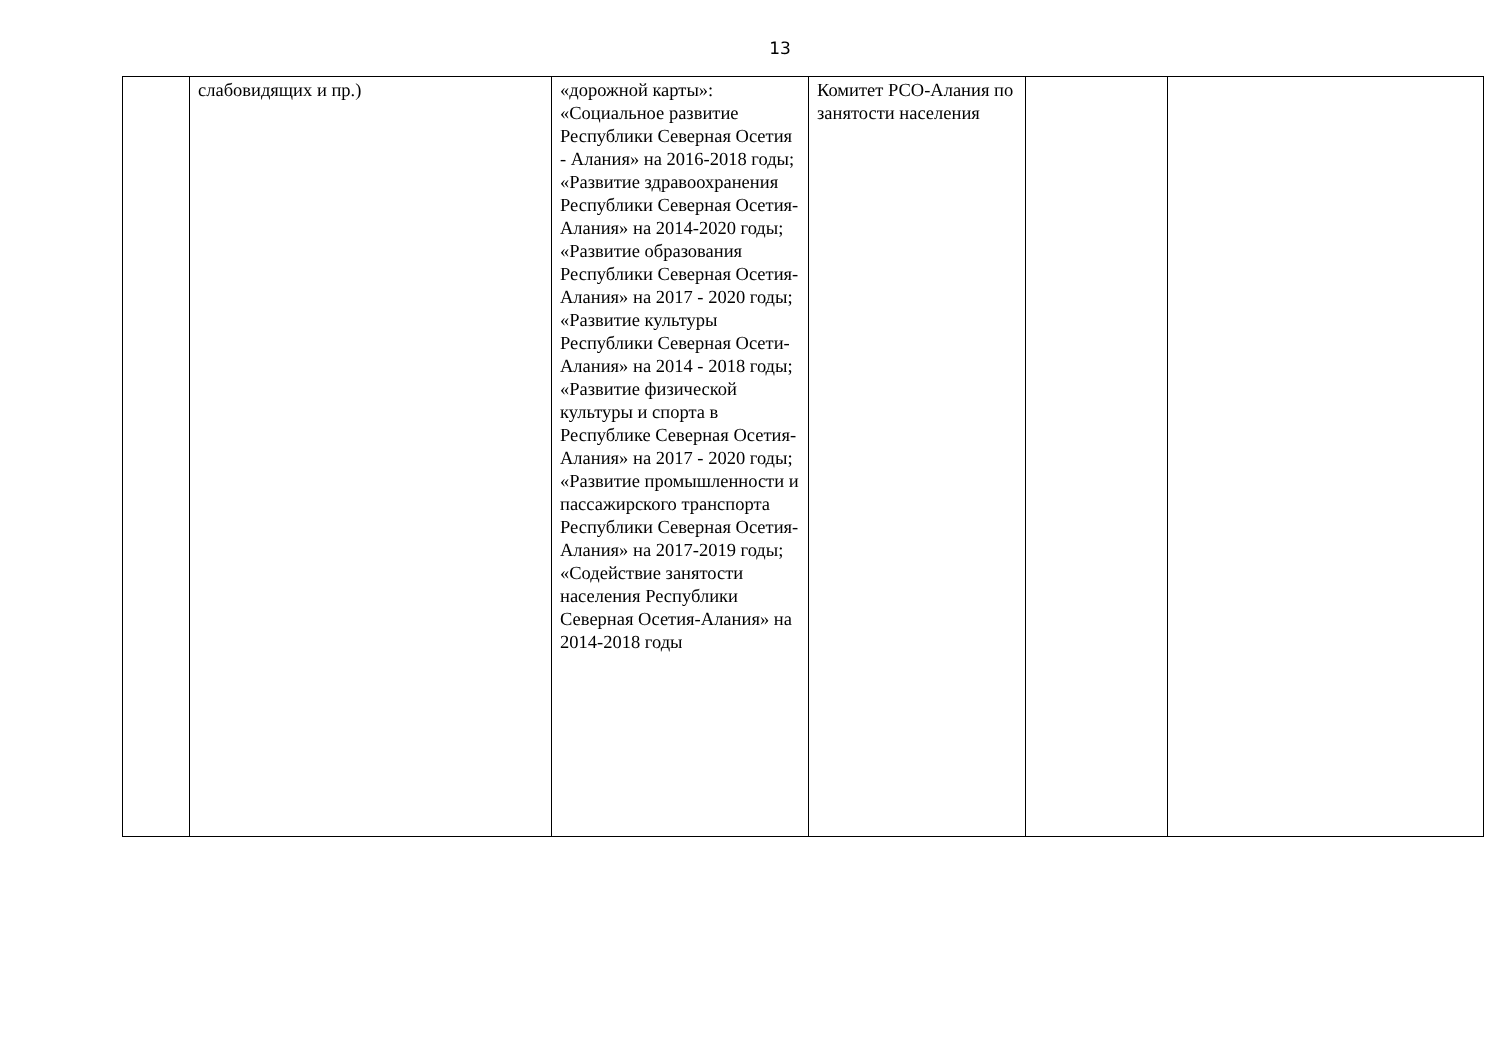13
| | слабовидящих и пр.) | «дорожной карты»: «Социальное развитие Республики Северная Осетия - Алания» на 2016-2018 годы; «Развитие здравоохранения Республики Северная Осетия-Алания» на 2014-2020 годы; «Развитие образования Республики Северная Осетия-Алания» на 2017 - 2020 годы; «Развитие культуры Республики Северная Осети-Алания» на 2014 - 2018 годы; «Развитие физической культуры и спорта в Республике Северная Осетия-Алания» на 2017 - 2020 годы; «Развитие промышленности и пассажирского транспорта Республики Северная Осетия-Алания» на 2017-2019 годы; «Содействие занятости населения Республики Северная Осетия-Алания» на 2014-2018 годы | Комитет РСО-Алания по занятости населения | | |